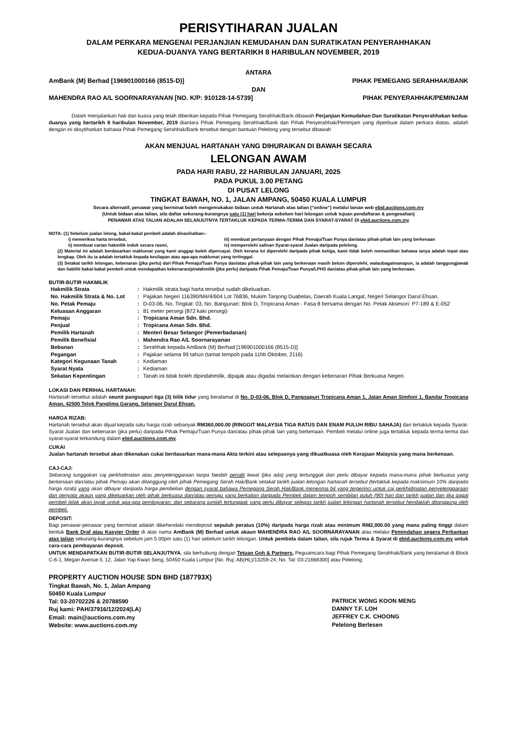PERISYTIHARAN JUALAN
DALAM PERKARA MENGENAI PERJANJIAN KEMUDAHAN DAN SURATIKATAN PENYERAHHAKAN
KEDUA-DUANYA YANG BERTARIKH 8 HARIBULAN NOVEMBER, 2019
ANTARA
AmBank (M) Berhad [196901000166 (8515-D)] PIHAK PEMEGANG SERAHHAK/BANK
DAN
MAHENDRA RAO A/L SOORNARAYANAN [NO. K/P: 910128-14-5739] PIHAK PENYERAHHAK/PEMINJAM
Dalam menjalankan hak dan kuasa yang telah diberikan kepada Pihak Pemegang Serahhak/Bank dibawah Perjanjian Kemudahan Dan Suratikatan Penyerahhakan kedua-duanya yang bertarikh 8 haribulan November, 2019 diantara Pihak Pemegang Serahhak/Bank dan Pihak Penyerahhak/Peminjam yang diperbuat dalam perkara diatas, adalah dengan ini diisytiharkan bahawa Pihak Pemegang Serahhak/Bank tersebut dengan bantuan Pelelong yang tersebut dibawah
AKAN MENJUAL HARTANAH YANG DIHURAIKAN DI BAWAH SECARA
LELONGAN AWAM
PADA HARI RABU, 22 HARIBULAN JANUARI, 2025
PADA PUKUL 3.00 PETANG
DI PUSAT LELONG
TINGKAT BAWAH, NO. 1, JALAN AMPANG, 50450 KUALA LUMPUR
Secara alternatif, penawar yang berminat boleh mengemukakan bidaan untuk Hartanah atas talian (“online”) melalui laman web ebid.auctions.com.my
(Untuk bidaan atas talian, sila daftar sekurang-kurangnya satu (1) hari bekerja sebelum hari lelongan untuk tujuan pendaftaran & pengesahan)
PENAWAR ATAS TALIAN ADALAH SELANJUTNYA TERTAKLUK KEPADA TERMA-TERMA DAN SYARAT-SYARAT DI ebid.auctions.com.my
NOTA: (1) Sebelum jualan lelong, bakal-bakal pembeli adalah dinasihatkan:-
i) memeriksa harta tersebut,
ii) membuat carian hakmilik induk secara rasmi,
iii) membuat pertanyaan dengan Pihak Pemaju/Tuan Punya dan/atau pihak-pihak lain yang berkenaan
iv) memperolehi salinan Syarat-syarat Jualan daripada pelelong.
(2) Material ini adalah berdasarkan maklumat yang kami anggap boleh dipercayai. Oleh kerana ini diperolehi daripada pihak ketiga, kami tidak boleh memastikan bahawa ianya adalah tepat atau lengkap. Oleh itu ia adalah tertakluk kepada kesilapan atau apa-apa maklumat yang tertinggal.
(3) Setakat tarikh lelongan, kebenaran (jika perlu) dari Pihak Pemaju/Tuan Punya dan/atau pihak-pihak lain yang berkenaan masih belum diperolehi, walaubagaimanapun, ia adalah tanggungjawab dan liabiliti bakal-bakal pembeli untuk mendapatkan kebenaran/pindahmilik (jika perlu) daripada Pihak Pemaju/Tuan Punya/LPHS dan/atau pihak-pihak lain yang berkenaan.
BUTIR-BUTIR HAKMILIK
| Hakmilik Strata | : | Hakmilik strata bagi harta tersebut sudah dikeluarkan. |
| No. Hakmilik Strata & No. Lot | : | Pajakan Negeri 116390/M4/4/604 Lot 76836, Mukim Tanjong Duabelas, Daerah Kuala Langat, Negeri Selangor Darul Ehsan. |
| No. Petak Pemaju | : | D-03-06, No. Tingkat: 03, No. Bangunan: Blok D, Tropicana Aman - Fasa 8 bersama dengan No. Petak Aksesori: P7-189 & E-052 |
| Keluasan Anggaran | : | 81 meter persegi (872 kaki persegi) |
| Pemaju | : | Tropicana Aman Sdn. Bhd. |
| Penjual | : | Tropicana Aman Sdn. Bhd. |
| Pemilik Hartanah | : | Menteri Besar Selangor (Pemerbadanan) |
| Pemilik Benefisial | : | Mahendra Rao A/L Soornarayanan |
| Bebanan | : | Serahhak kepada AmBank (M) Berhad [196901000166 (8515-D)] |
| Pegangan | : | Pajakan selama 99 tahun (tamat tempoh pada 11hb Oktober, 2116) |
| Kategori Kegunaan Tanah | : | Kediaman |
| Syarat Nyata | : | Kediaman |
| Sekatan Kepentingan | : | Tanah ini tidak boleh dipindahmilik, dipajak atau digadai melainkan dengan kebenaran Pihak Berkuasa Negeri. |
LOKASI DAN PERIHAL HARTANAH:
Hartanah tersebut adalah seunit pangsapuri tiga (3) bilik tidur yang beralamat di No. D-03-06, Blok D, Pangsapuri Tropicana Aman 1, Jalan Aman Simfoni 1, Bandar Tropicana Aman, 42500 Telok Panglima Garang, Selangor Darul Ehsan.
HARGA RIZAB:
Hartanah tersebut akan dijual kepada satu harga rizab sebanyak RM360,000.00 (RINGGIT MALAYSIA TIGA RATUS DAN ENAM PULUH RIBU SAHAJA) dan tertakluk kepada Syarat-Syarat Jualan dan kebenaran (jika perlu) daripada Pihak Pemaju/Tuan Punya dan/atau pihak-pihak lain yang berkenaan. Pembeli melalui online juga tertakluk kepada terma-terma dan syarat-syarat terkandung dalam ebid.auctions.com.my.
CUKAI
Jualan hartanah tersebut akan dikenakan cukai berdasarkan mana-mana Akta terkini atau selepasnya yang dikuatkuasa oleh Kerajaan Malaysia yang mana berkenaan.
CAJ-CAJ:
Sebarang tunggakan caj perkhidmatan atau penyelenggaraan tanpa faedah penalti lewat (jika ada) yang tertunggak dan perlu dibayar kepada mana-mana pihak berkuasa yang berkenaan dan/atau pihak Pemaju akan ditanggung oleh pihak Pemegang Serah Hak/Bank setakat tarikh jualan lelongan hartanah tersebut (tertakluk kepada maksimum 10% daripada harga rizab) yang akan dibayar daripada harga pembelian dengan syarat bahawa Pemegang Serah Hak/Bank menerima bil yang terperinci untuk caj perkhidmatan penyelenggaraan dan penyata akaun yang dikeluarkan oleh pihak berkuasa dan/atau pemaju yang berkaitan daripada Pembeli dalam tempoh sembilan puluh (90) hari dari tarikh jualan dan jika gagal pembeli tidak akan layak untuk apa-apa pembayaran, dan sebarang jumlah tertunggak yang perlu dibayar selepas tarikh jualan lelongan hartanah tersebut hendaklah ditanggung oleh pembeli.
DEPOSIT:
Bagi penawar-penawar yang berminat adalah dikehendaki mendeposit sepuluh peratus (10%) daripada harga rizab atau minimum RM2,000.00 yang mana paling tinggi dalam bentuk Bank Draf atau Kasyier Order di atas nama AmBank (M) Berhad untuk akaun MAHENDRA RAO A/L SOORNARAYANAN atau melalui Pemindahan segera Perbankan atas talian sekurang-kurangnya sebelum jam 5.00pm satu (1) hari sebelum tarikh lelongan. Untuk pembida dalam talian, sila rujuk Terma & Syarat di ebid.auctions.com.my untuk cara-cara pembayaran deposit.
UNTUK MENDAPATKAN BUTIR-BUTIR SELANJUTNYA, sila berhubung dengan Tetuan Goh & Partners, Peguamcara bagi Pihak Pemegang Serahhak/Bank yang beralamat di Block C-6-1, Megan Avenue ll, 12, Jalan Yap Kwan Seng, 50450 Kuala Lumpur [No. Ruj: AB(HL)/13259-24, No. Tal: 03-21668300] atau Pelelong.
PROPERTY AUCTION HOUSE SDN BHD (187793X)
Tingkat Bawah, No. 1, Jalan Ampang
50450 Kuala Lumpur
Tal: 03-20702226 & 20788590
Ruj kami: PAH/37916/12/2024(LA)
Email: main@auctions.com.my
Website: www.auctions.com.my
PATRICK WONG KOON MENG
DANNY T.F. LOH
JEFFREY C.K. CHOONG
Pelelong Berlesen